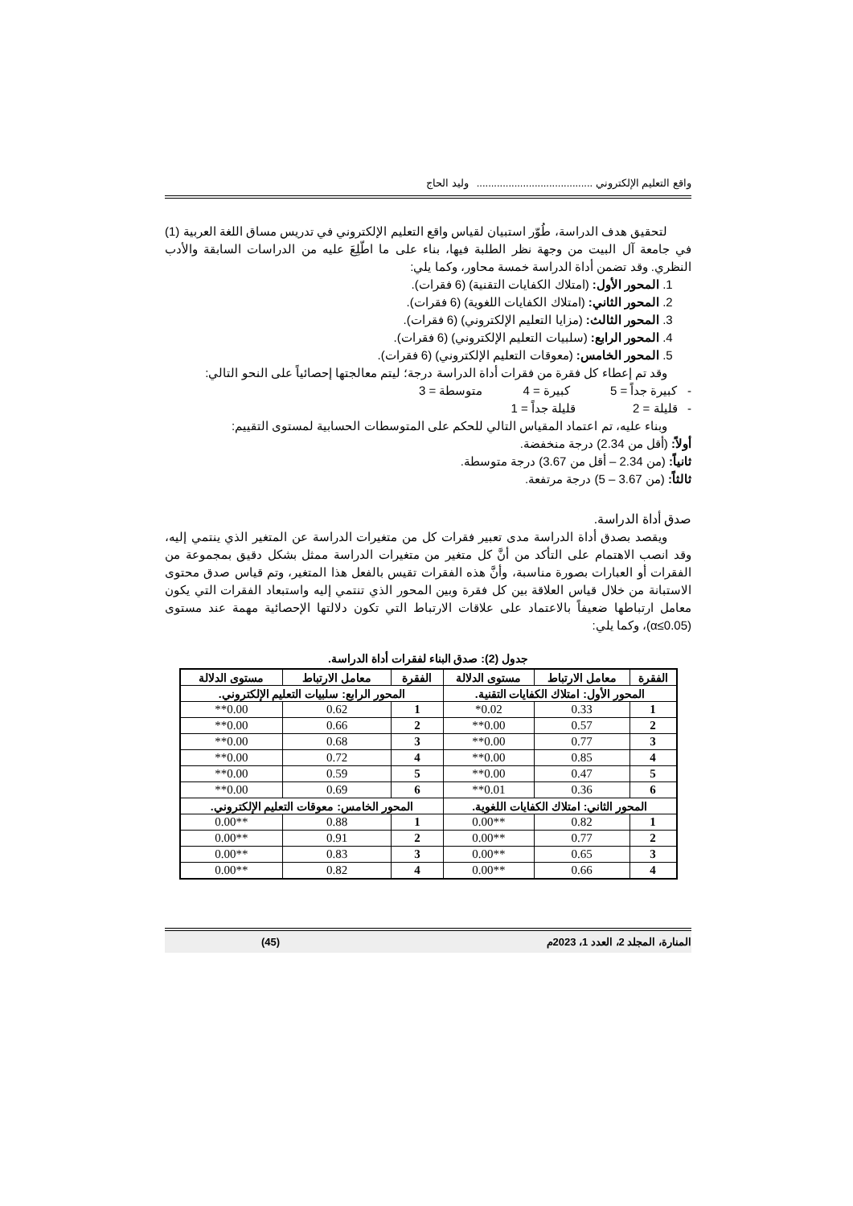واقع التعليم الإلكتروني ........................................ وليد الحاج
لتحقيق هدف الدراسة، طُوّر استبيان لقياس واقع التعليم الإلكتروني في تدريس مساق اللغة العربية (1) في جامعة آل البيت من وجهة نظر الطلبة فيها، بناء على ما اطّلِعَ عليه من الدراسات السابقة والأدب النظري. وقد تضمن أداة الدراسة خمسة محاور، وكما يلي:
1. المحور الأول: (امتلاك الكفايات التقنية) (6 فقرات).
2. المحور الثاني: (امتلاك الكفايات اللغوية) (6 فقرات).
3. المحور الثالث: (مزايا التعليم الإلكتروني) (6 فقرات).
4. المحور الرابع: (سلبيات التعليم الإلكتروني) (6 فقرات).
5. المحور الخامس: (معوقات التعليم الإلكتروني) (6 فقرات).
وقد تم إعطاء كل فقرة من فقرات أداة الدراسة درجة؛ ليتم معالجتها إحصائياً على النحو التالي:
- كبيرة جداً = 5 كبيرة = 4 متوسطة = 3
- قليلة = 2 قليلة جداً = 1
وبناء عليه، تم اعتماد المقياس التالي للحكم على المتوسطات الحسابية لمستوى التقييم:
أولاً: (أقل من 2.34) درجة منخفضة.
ثانياً: (من 2.34 – أقل من 3.67) درجة متوسطة.
ثالثاً: (من 3.67 – 5) درجة مرتفعة.
صدق أداة الدراسة.
ويقصد بصدق أداة الدراسة مدى تعبير فقرات كل من متغيرات الدراسة عن المتغير الذي ينتمي إليه، وقد انصب الاهتمام على التأكد من أنَّ كل متغير من متغيرات الدراسة ممثل بشكل دقيق بمجموعة من الفقرات أو العبارات بصورة مناسبة، وأنَّ هذه الفقرات تقيس بالفعل هذا المتغير، وتم قياس صدق محتوى الاستبانة من خلال قياس العلاقة بين كل فقرة وبين المحور الذي تنتمي إليه واستبعاد الفقرات التي يكون معامل ارتباطها ضعيفاً بالاعتماد على علاقات الارتباط التي تكون دلالتها الإحصائية مهمة عند مستوى (α≤0.05)، وكما يلي:
جدول (2): صدق البناء لفقرات أداة الدراسة.
| الفقرة | معامل الارتباط | مستوى الدلالة | الفقرة | معامل الارتباط | مستوى الدلالة |
| --- | --- | --- | --- | --- | --- |
| المحور الأول: امتلاك الكفايات التقنية. | | | المحور الرابع: سلبيات التعليم الإلكتروني. | | |
| 1 | 0.33 | 0.02* | 1 | 0.62 | 0.00** |
| 2 | 0.57 | 0.00** | 2 | 0.66 | 0.00** |
| 3 | 0.77 | 0.00** | 3 | 0.68 | 0.00** |
| 4 | 0.85 | 0.00** | 4 | 0.72 | 0.00** |
| 5 | 0.47 | 0.00** | 5 | 0.59 | 0.00** |
| 6 | 0.36 | 0.01** | 6 | 0.69 | 0.00** |
| المحور الثاني: امتلاك الكفايات اللغوية. | | | المحور الخامس: معوقات التعليم الإلكتروني. | | |
| 1 | 0.82 | **0.00 | 1 | 0.88 | **0.00 |
| 2 | 0.77 | **0.00 | 2 | 0.91 | **0.00 |
| 3 | 0.65 | **0.00 | 3 | 0.83 | **0.00 |
| 4 | 0.66 | **0.00 | 4 | 0.82 | **0.00 |
المنارة، المجلد 2، العدد 1، 2023م (45)